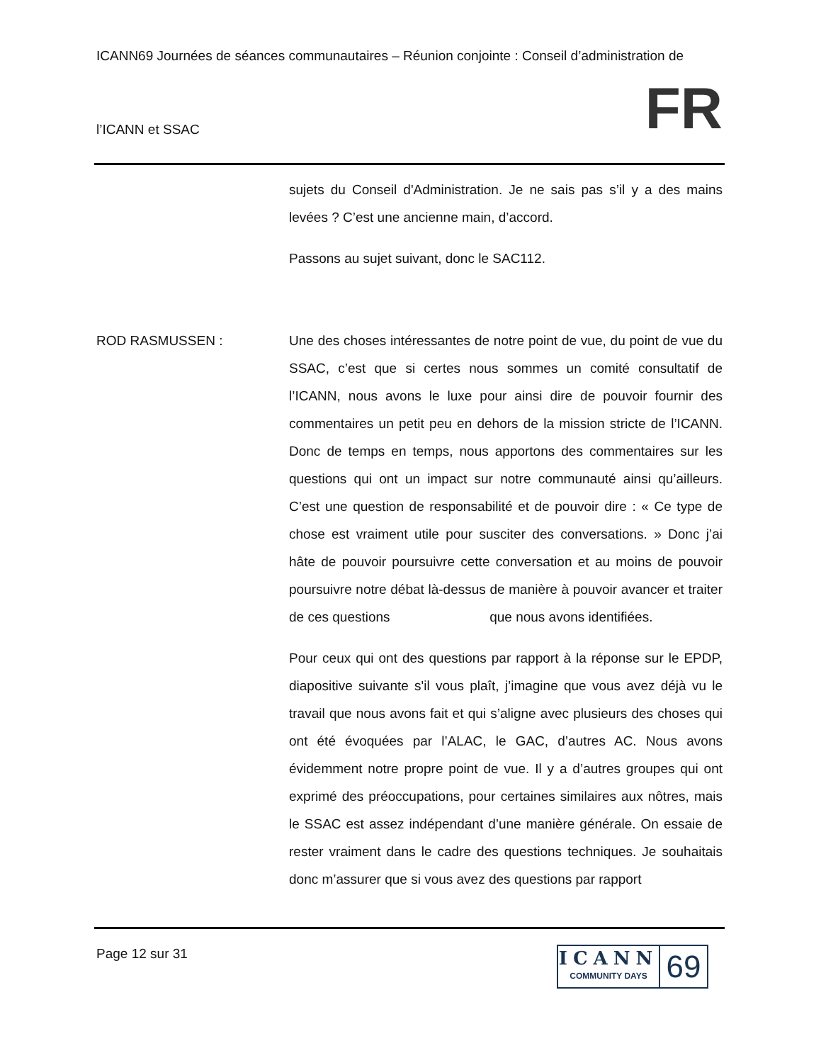ICANN69 Journées de séances communautaires – Réunion conjointe : Conseil d’administration de
l’ICANN et SSAC FR
sujets du Conseil d'Administration. Je ne sais pas s’il y a des mains levées ? C’est une ancienne main, d’accord.
Passons au sujet suivant, donc le SAC112.
ROD RASMUSSEN : Une des choses intéressantes de notre point de vue, du point de vue du SSAC, c’est que si certes nous sommes un comité consultatif de l’ICANN, nous avons le luxe pour ainsi dire de pouvoir fournir des commentaires un petit peu en dehors de la mission stricte de l’ICANN. Donc de temps en temps, nous apportons des commentaires sur les questions qui ont un impact sur notre communauté ainsi qu’ailleurs. C’est une question de responsabilité et de pouvoir dire : « Ce type de chose est vraiment utile pour susciter des conversations. » Donc j’ai hâte de pouvoir poursuivre cette conversation et au moins de pouvoir poursuivre notre débat là-dessus de manière à pouvoir avancer et traiter de ces questions que nous avons identifiées.
Pour ceux qui ont des questions par rapport à la réponse sur le EPDP, diapositive suivante s'il vous plaît, j’imagine que vous avez déjà vu le travail que nous avons fait et qui s’aligne avec plusieurs des choses qui ont été évoquées par l’ALAC, le GAC, d’autres AC. Nous avons évidemment notre propre point de vue. Il y a d’autres groupes qui ont exprimé des préoccupations, pour certaines similaires aux nôtres, mais le SSAC est assez indépendant d’une manière générale. On essaie de rester vraiment dans le cadre des questions techniques. Je souhaitais donc m’assurer que si vous avez des questions par rapport
Page 12 sur 31
ICANN
COMMUNITY DAYS
69